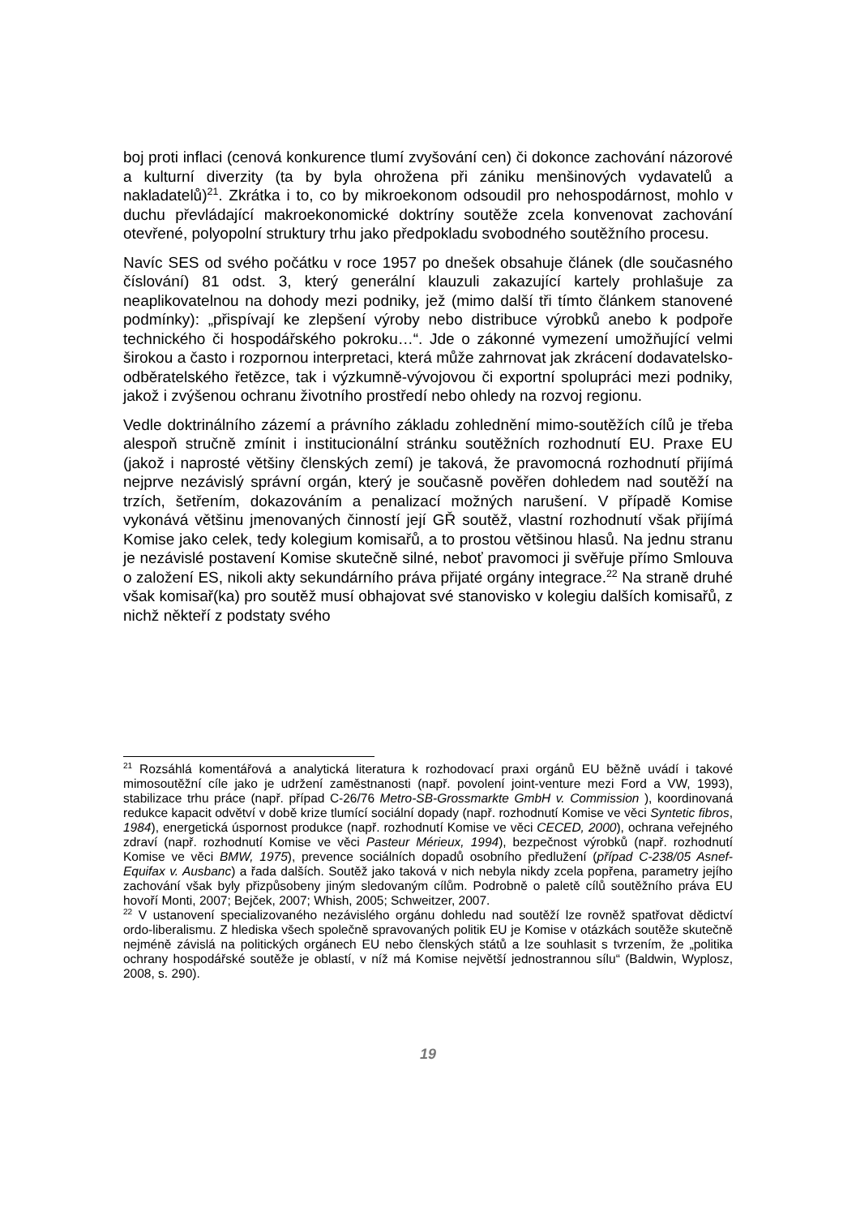boj proti inflaci (cenová konkurence tlumí zvyšování cen) či dokonce zachování názorové a kulturní diverzity (ta by byla ohrožena při zániku menšinových vydavatelů a nakladatelů)<sup>21</sup>. Zkrátka i to, co by mikroekonom odsoudil pro nehospodárnost, mohlo v duchu převládající makroekonomické doktríny soutěže zcela konvenovat zachování otevřené, polyopolní struktury trhu jako předpokladu svobodného soutěžního procesu.
Navíc SES od svého počátku v roce 1957 po dnešek obsahuje článek (dle současného číslování) 81 odst. 3, který generální klauzuli zakazující kartely prohlašuje za neaplikovatelnou na dohody mezi podniky, jež (mimo další tři tímto článkem stanovené podmínky): „přispívají ke zlepšení výroby nebo distribuce výrobků anebo k podpoře technického či hospodářského pokroku…“. Jde o zákonné vymezení umožňující velmi širokou a často i rozpornou interpretaci, která může zahrnovat jak zkrácení dodavatelsko-odběratelského řetězce, tak i výzkumně-vývojovou či exportní spolupráci mezi podniky, jakož i zvýšenou ochranu životního prostředí nebo ohledy na rozvoj regionu.
Vedle doktrinálního zázemí a právního základu zohlednění mimo-soutěžích cílů je třeba alespoň stručně zmínit i institucionální stránku soutěžních rozhodnutí EU. Praxe EU (jakož i naprosté většiny členských zemí) je taková, že pravomocná rozhodnutí přijímá nejprve nezávislý správní orgán, který je současně pověřen dohledem nad soutěží na trzích, šetřením, dokazováním a penalizací možných narušení. V případě Komise vykonává většinu jmenovaných činností její GŘ soutěž, vlastní rozhodnutí však přijímá Komise jako celek, tedy kolegium komisařů, a to prostou většinou hlasů. Na jednu stranu je nezávislé postavení Komise skutečně silné, neboť pravomoci ji svěřuje přímo Smlouva o založení ES, nikoli akty sekundárního práva přijaté orgány integrace.<sup>22</sup> Na straně druhé však komisař(ka) pro soutěž musí obhajovat své stanovisko v kolegiu dalších komisařů, z nichž někteří z podstaty svého
<sup>21</sup> Rozsáhlá komentářová a analytická literatura k rozhodovací praxi orgánů EU běžně uvádí i takové mimosoutěžní cíle jako je udržení zaměstnanosti (např. povolení joint-venture mezi Ford a VW, 1993), stabilizace trhu práce (např. případ C-26/76 Metro-SB-Grossmarkte GmbH v. Commission ), koordinovaná redukce kapacit odvětví v době krize tlumící sociální dopady (např. rozhodnutí Komise ve věci Syntetic fibros, 1984), energetická úspornost produkce (např. rozhodnutí Komise ve věci CECED, 2000), ochrana veřejného zdraví (např. rozhodnutí Komise ve věci Pasteur Mérieux, 1994), bezpečnost výrobků (např. rozhodnutí Komise ve věci BMW, 1975), prevence sociálních dopadů osobního předlužení (případ C-238/05 Asnef-Equifax v. Ausbanc) a řada dalších. Soutěž jako taková v nich nebyla nikdy zcela popřena, parametry jejího zachování však byly přizpůsobeny jiným sledovaným cílům. Podrobně o paletě cílů soutěžního práva EU hovoří Monti, 2007; Bejček, 2007; Whish, 2005; Schweitzer, 2007.
<sup>22</sup> V ustanovení specializovaného nezávislého orgánu dohledu nad soutěží lze rovněž spatřovat dědictví ordo-liberalismu. Z hlediska všech společně spravovaných politik EU je Komise v otázkách soutěže skutečně nejméně závislá na politických orgánech EU nebo členských států a lze souhlasit s tvrzením, že „politika ochrany hospodářské soutěže je oblastí, v níž má Komise největší jednostrannou sílu“ (Baldwin, Wyplosz, 2008, s. 290).
19